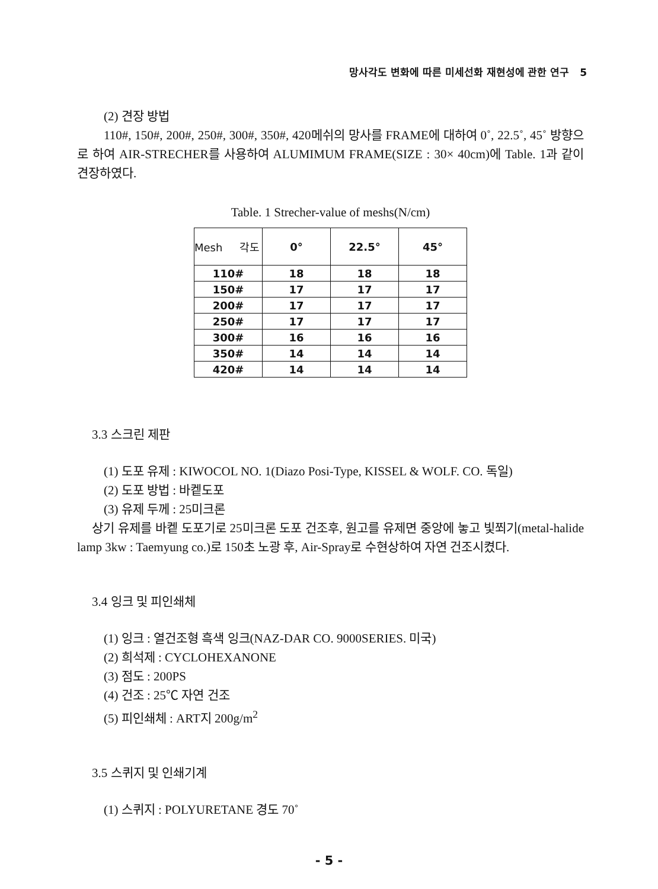망사각도 변화에 따른 미세선화 재현성에 관한 연구 5
(2) 견장 방법
110#, 150#, 200#, 250#, 300#, 350#, 420메쉬의 망사를 FRAME에 대하여 0˚, 22.5˚, 45˚ 방향으로 하여 AIR-STRECHER를 사용하여 ALUMIMUM FRAME(SIZE : 30× 40cm)에 Table. 1과 같이 견장하였다.
Table. 1 Strecher-value of meshs(N/cm)
| Mesh 각도 | 0° | 22.5° | 45° |
| --- | --- | --- | --- |
| 110# | 18 | 18 | 18 |
| 150# | 17 | 17 | 17 |
| 200# | 17 | 17 | 17 |
| 250# | 17 | 17 | 17 |
| 300# | 16 | 16 | 16 |
| 350# | 14 | 14 | 14 |
| 420# | 14 | 14 | 14 |
3.3 스크린 제판
(1) 도포 유제 : KIWOCOL NO. 1(Diazo Posi-Type, KISSEL & WOLF. CO. 독일)
(2) 도포 방법 : 바켙도포
(3) 유제 두께 : 25미크론
상기 유제를 바켙 도포기로 25미크론 도포 건조후, 원고를 유제면 중앙에 놓고 빛쬐기(metal-halide lamp 3kw : Taemyung co.)로 150초 노광 후, Air-Spray로 수현상하여 자연 건조시켰다.
3.4 잉크 및 피인쇄체
(1) 잉크 : 열건조형 흑색 잉크(NAZ-DAR CO. 9000SERIES. 미국)
(2) 희석제 : CYCLOHEXANONE
(3) 점도 : 200PS
(4) 건조 : 25℃ 자연 건조
(5) 피인쇄체 : ART지 200g/m<sup>2</sup>
3.5 스퀴지 및 인쇄기계
(1) 스퀴지 : POLYURETANE 경도 70˚
- 5 -